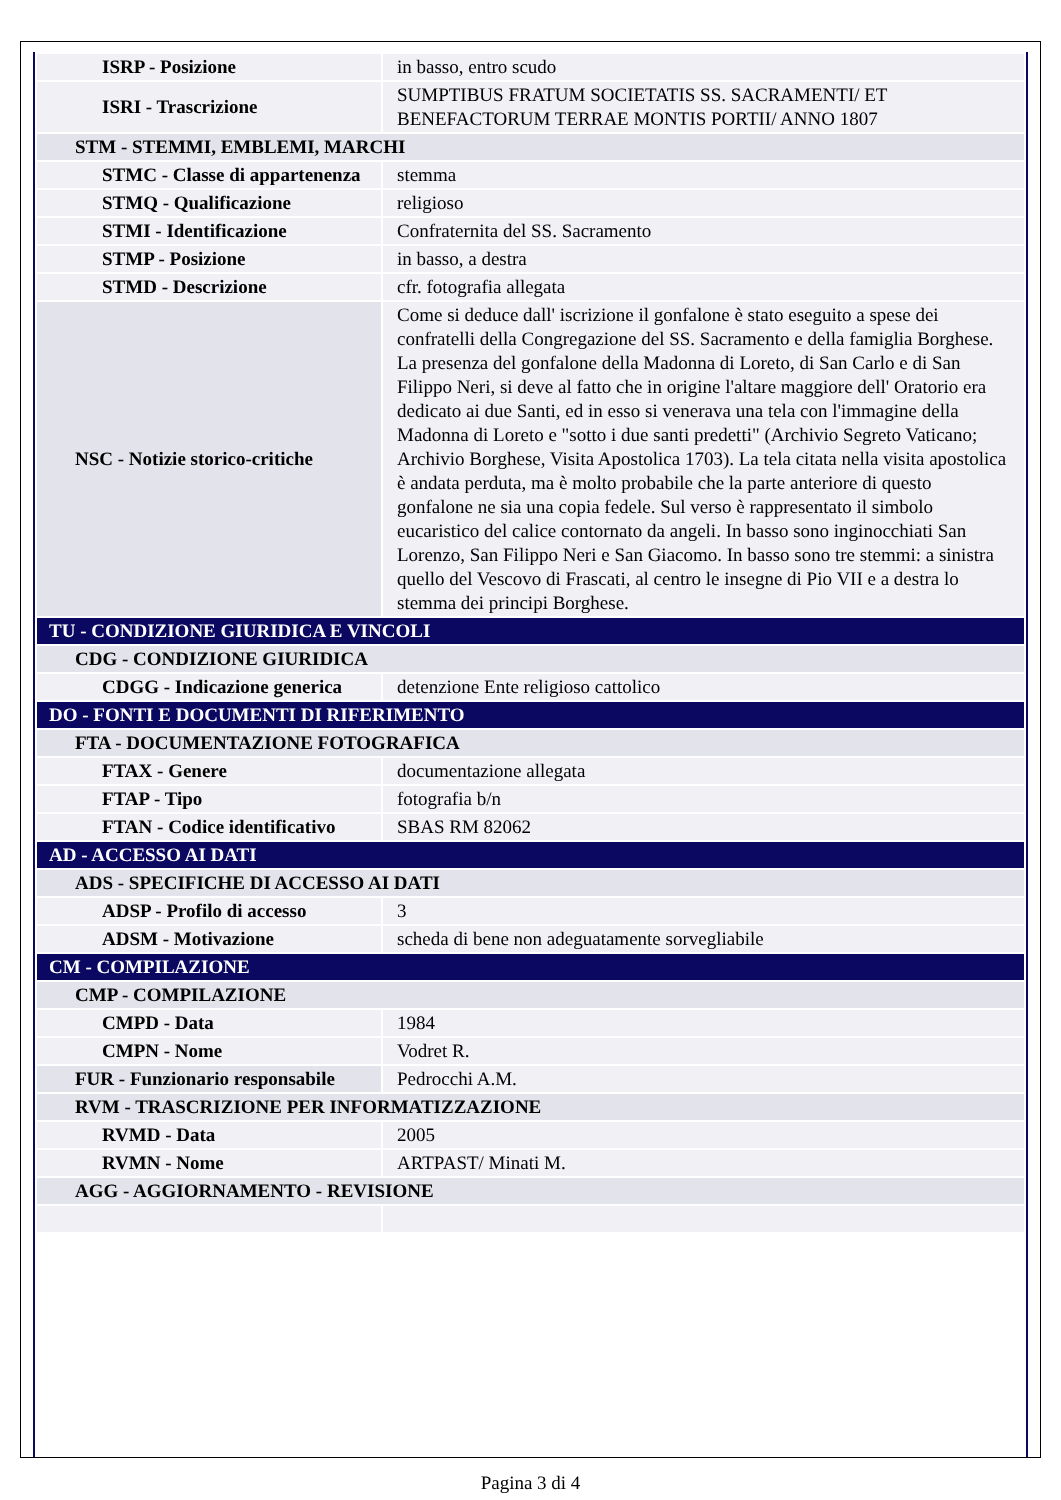| ISRP - Posizione | in basso, entro scudo |
| ISRI - Trascrizione | SUMPTIBUS FRATUM SOCIETATIS SS. SACRAMENTI/ ET BENEFACTORUM TERRAE MONTIS PORTII/ ANNO 1807 |
| STM - STEMMI, EMBLEMI, MARCHI | |
| STMC - Classe di appartenenza | stemma |
| STMQ - Qualificazione | religioso |
| STMI - Identificazione | Confraternita del SS. Sacramento |
| STMP - Posizione | in basso, a destra |
| STMD - Descrizione | cfr. fotografia allegata |
| NSC - Notizie storico-critiche | Come si deduce dall' iscrizione il gonfalone è stato eseguito a spese dei confratelli della Congregazione del SS. Sacramento e della famiglia Borghese. La presenza del gonfalone della Madonna di Loreto, di San Carlo e di San Filippo Neri, si deve al fatto che in origine l'altare maggiore dell' Oratorio era dedicato ai due Santi, ed in esso si venerava una tela con l'immagine della Madonna di Loreto e "sotto i due santi predetti" (Archivio Segreto Vaticano; Archivio Borghese, Visita Apostolica 1703). La tela citata nella visita apostolica è andata perduta, ma è molto probabile che la parte anteriore di questo gonfalone ne sia una copia fedele. Sul verso è rappresentato il simbolo eucaristico del calice contornato da angeli. In basso sono inginocchiati San Lorenzo, San Filippo Neri e San Giacomo. In basso sono tre stemmi: a sinistra quello del Vescovo di Frascati, al centro le insegne di Pio VII e a destra lo stemma dei principi Borghese. |
| TU - CONDIZIONE GIURIDICA E VINCOLI | |
| CDG - CONDIZIONE GIURIDICA | |
| CDGG - Indicazione generica | detenzione Ente religioso cattolico |
| DO - FONTI E DOCUMENTI DI RIFERIMENTO | |
| FTA - DOCUMENTAZIONE FOTOGRAFICA | |
| FTAX - Genere | documentazione allegata |
| FTAP - Tipo | fotografia b/n |
| FTAN - Codice identificativo | SBAS RM 82062 |
| AD - ACCESSO AI DATI | |
| ADS - SPECIFICHE DI ACCESSO AI DATI | |
| ADSP - Profilo di accesso | 3 |
| ADSM - Motivazione | scheda di bene non adeguatamente sorvegliabile |
| CM - COMPILAZIONE | |
| CMP - COMPILAZIONE | |
| CMPD - Data | 1984 |
| CMPN - Nome | Vodret R. |
| FUR - Funzionario responsabile | Pedrocchi A.M. |
| RVM - TRASCRIZIONE PER INFORMATIZZAZIONE | |
| RVMD - Data | 2005 |
| RVMN - Nome | ARTPAST/ Minati M. |
| AGG - AGGIORNAMENTO - REVISIONE | |
Pagina 3 di 4